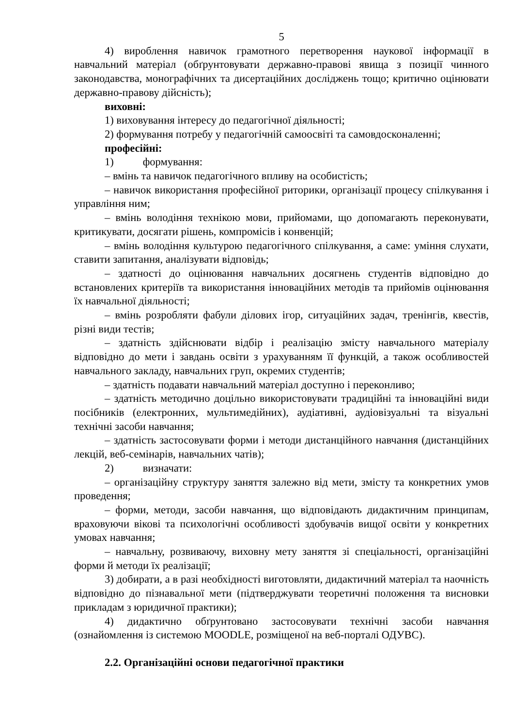5
4) вироблення навичок грамотного перетворення наукової інформації в навчальний матеріал (обґрунтовувати державно-правові явища з позиції чинного законодавства, монографічних та дисертаційних досліджень тощо; критично оцінювати державно-правову дійсність);
виховні:
1) виховування інтересу до педагогічної діяльності;
2) формування потребу у педагогічній самоосвіті та самовдосконаленні;
професійні:
1) формування:
– вмінь та навичок педагогічного впливу на особистість;
– навичок використання професійної риторики, організації процесу спілкування і управління ним;
– вмінь володіння технікою мови, прийомами, що допомагають переконувати, критикувати, досягати рішень, компромісів і конвенцій;
– вмінь володіння культурою педагогічного спілкування, а саме: уміння слухати, ставити запитання, аналізувати відповідь;
– здатності до оцінювання навчальних досягнень студентів відповідно до встановлених критеріїв та використання інноваційних методів та прийомів оцінювання їх навчальної діяльності;
– вмінь розробляти фабули ділових ігор, ситуаційних задач, тренінгів, квестів, різні види тестів;
– здатність здійснювати відбір і реалізацію змісту навчального матеріалу відповідно до мети і завдань освіти з урахуванням її функцій, а також особливостей навчального закладу, навчальних груп, окремих студентів;
– здатність подавати навчальний матеріал доступно і переконливо;
– здатність методично доцільно використовувати традиційні та інноваційні види посібників (електронних, мультимедійних), аудіативні, аудіовізуальні та візуальні технічні засоби навчання;
– здатність застосовувати форми і методи дистанційного навчання (дистанційних лекцій, веб-семінарів, навчальних чатів);
2) визначати:
– організаційну структуру заняття залежно від мети, змісту та конкретних умов проведення;
– форми, методи, засоби навчання, що відповідають дидактичним принципам, враховуючи вікові та психологічні особливості здобувачів вищої освіти у конкретних умовах навчання;
– навчальну, розвиваючу, виховну мету заняття зі спеціальності, організаційні форми й методи їх реалізації;
3) добирати, а в разі необхідності виготовляти, дидактичний матеріал та наочність відповідно до пізнавальної мети (підтверджувати теоретичні положення та висновки прикладам з юридичної практики);
4) дидактично обґрунтовано застосовувати технічні засоби навчання (ознайомлення із системою MOODLE, розміщеної на веб-порталі ОДУВС).
2.2. Організаційні основи педагогічної практики